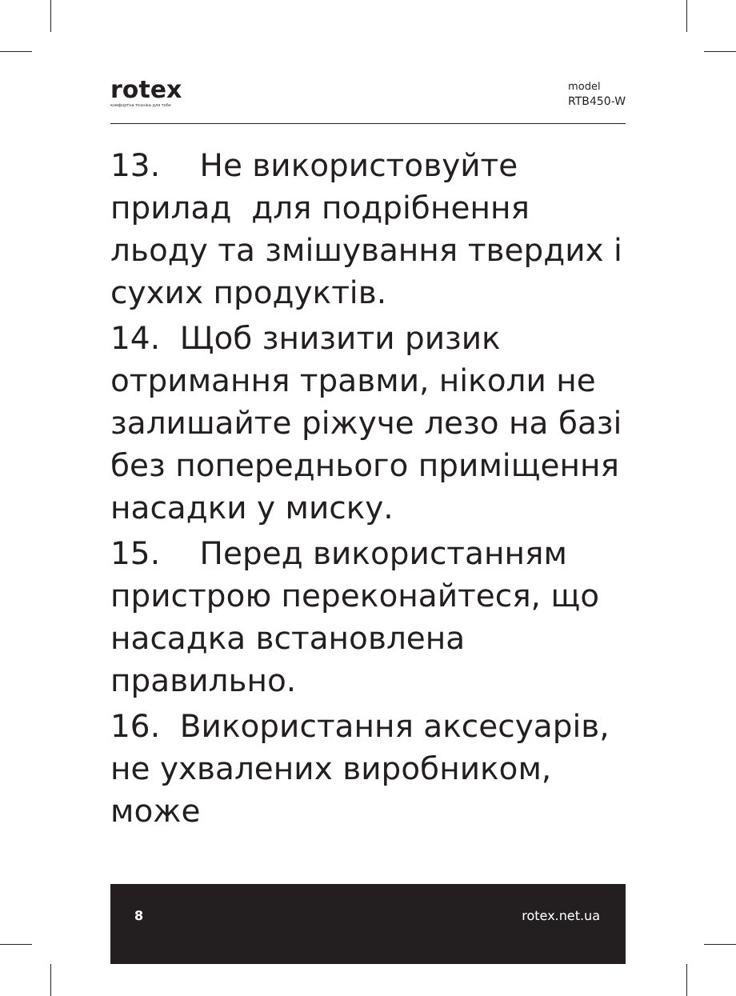rotex
комфортна техніка для тебе
model
RTB450-W
13. Не використовуйте прилад для подрібнення льоду та змішування твердих і сухих продуктів.
14. Щоб знизити ризик отримання травми, ніколи не залишайте ріжуче лезо на базі без попереднього приміщення насадки у миску.
15. Перед використанням пристрою переконайтеся, що насадка встановлена правильно.
16. Використання аксесуарів, не ухвалених виробником, може
8 rotex.net.ua